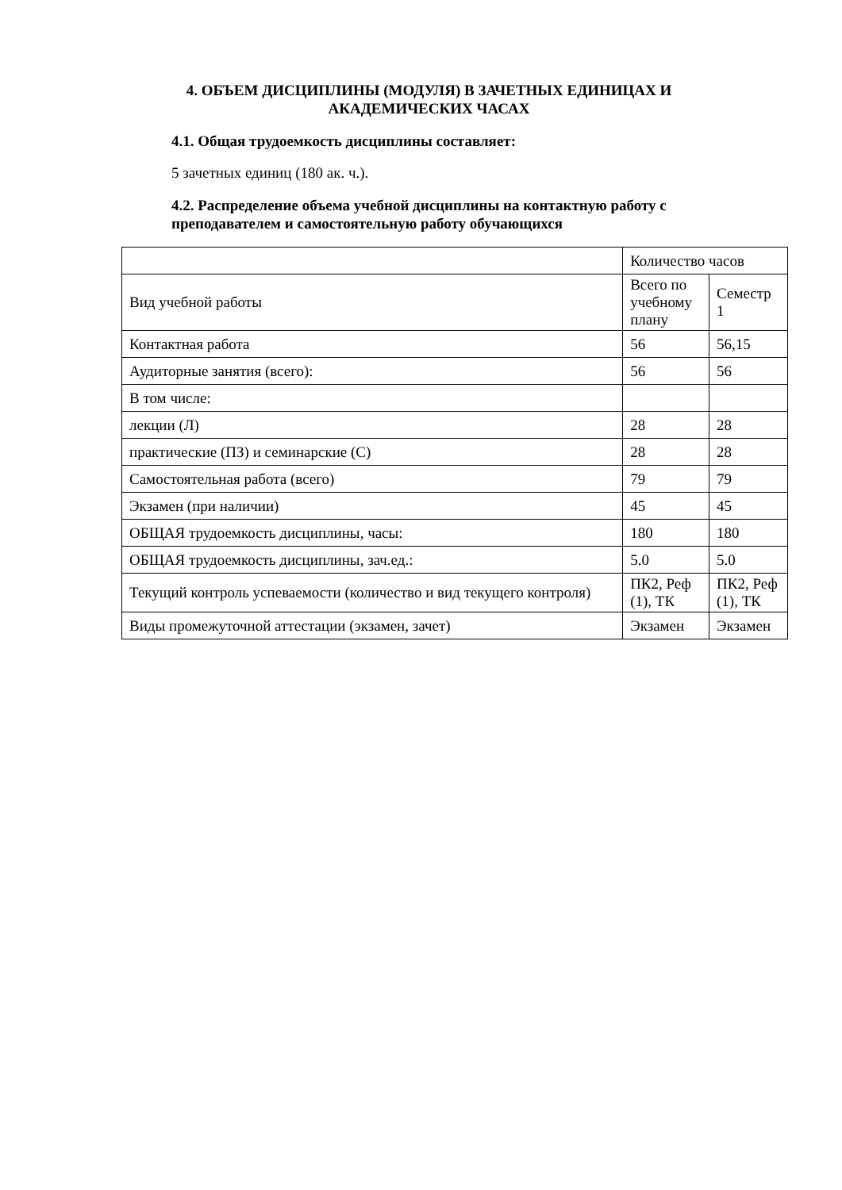4. ОБЪЕМ ДИСЦИПЛИНЫ (МОДУЛЯ) В ЗАЧЕТНЫХ ЕДИНИЦАХ И АКАДЕМИЧЕСКИХ ЧАСАХ
4.1. Общая трудоемкость дисциплины составляет:
5 зачетных единиц (180 ак. ч.).
4.2. Распределение объема учебной дисциплины на контактную работу с преподавателем и самостоятельную работу обучающихся
| | Количество часов | |
| Вид учебной работы | Всего по учебному плану | Семестр 1 |
| Контактная работа | 56 | 56,15 |
| Аудиторные занятия (всего): | 56 | 56 |
| В том числе: | | |
| лекции (Л) | 28 | 28 |
| практические (ПЗ) и семинарские (С) | 28 | 28 |
| Самостоятельная работа (всего) | 79 | 79 |
| Экзамен (при наличии) | 45 | 45 |
| ОБЩАЯ трудоемкость дисциплины, часы: | 180 | 180 |
| ОБЩАЯ трудоемкость дисциплины, зач.ед.: | 5.0 | 5.0 |
| Текущий контроль успеваемости (количество и вид текущего контроля) | ПК2, Реф (1), ТК | ПК2, Реф (1), ТК |
| Виды промежуточной аттестации (экзамен, зачет) | Экзамен | Экзамен |